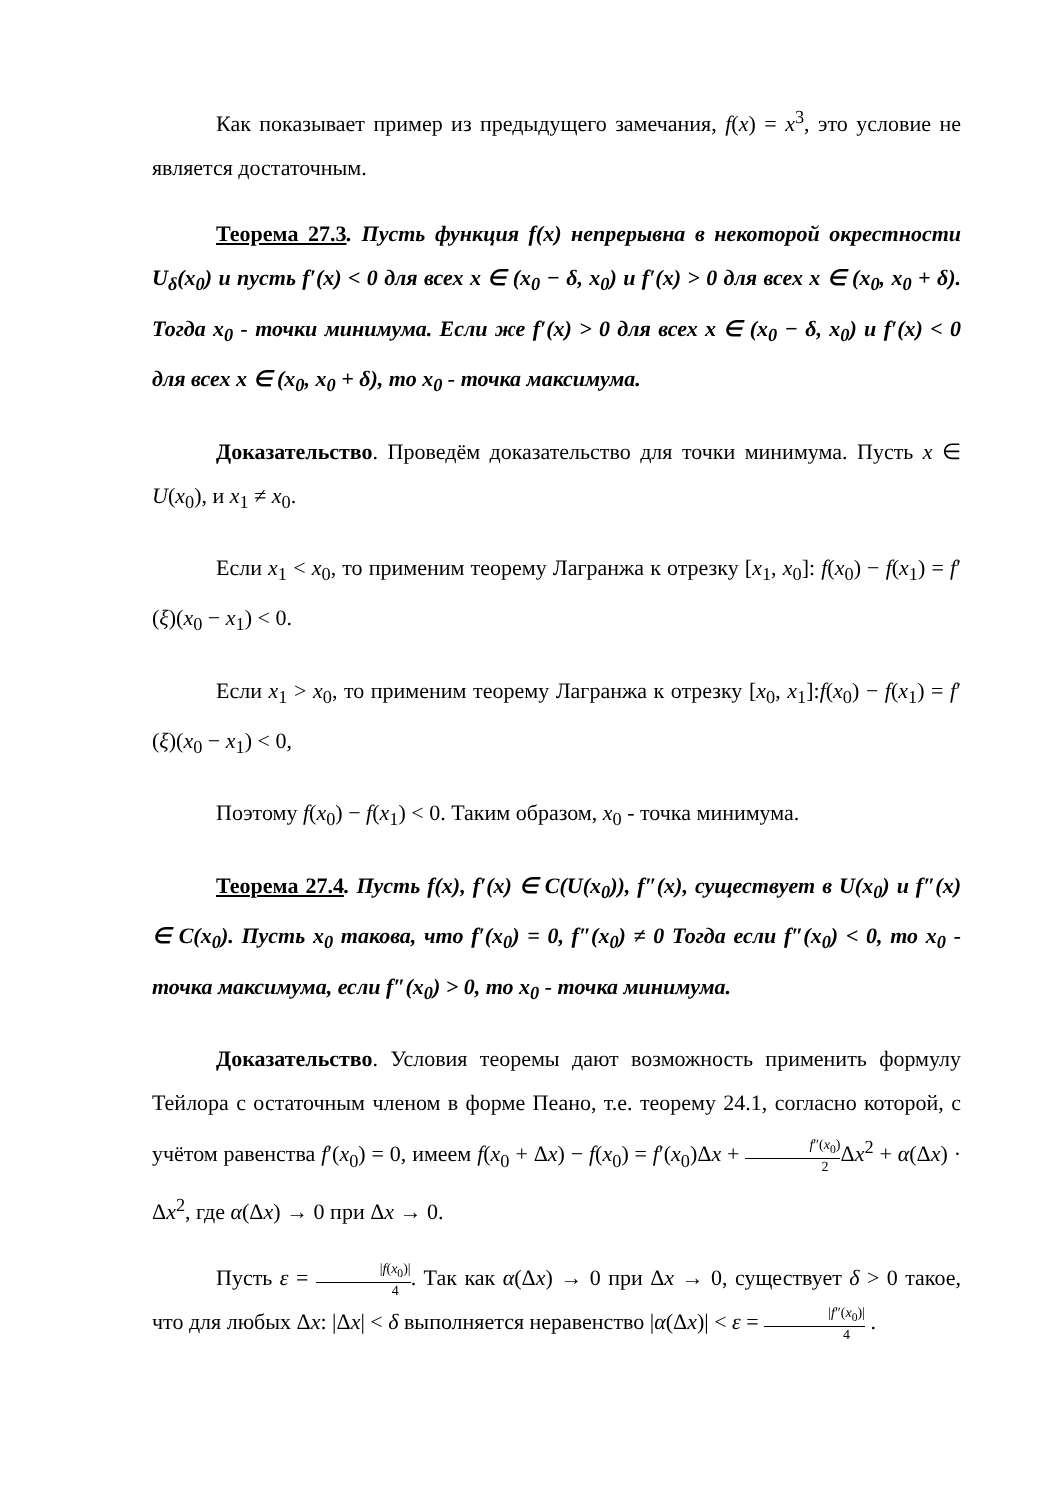Как показывает пример из предыдущего замечания, f(x) = x<sup>3</sup>, это условие не является достаточным.
Теорема 27.3. Пусть функция f(x) непрерывна в некоторой окрестности U<sub>δ</sub>(x<sub>0</sub>) и пусть f′(x) < 0 для всех x ∈ (x<sub>0</sub> − δ, x<sub>0</sub>) и f′(x) > 0 для всех x ∈ (x<sub>0</sub>, x<sub>0</sub> + δ). Тогда x<sub>0</sub> - точки минимума. Если же f′(x) > 0 для всех x ∈ (x<sub>0</sub> − δ, x<sub>0</sub>) и f′(x) < 0 для всех x ∈ (x<sub>0</sub>, x<sub>0</sub> + δ), то x<sub>0</sub> - точка максимума.
Доказательство. Проведём доказательство для точки минимума. Пусть x ∈ U(x<sub>0</sub>), и x<sub>1</sub> ≠ x<sub>0</sub>.
Если x<sub>1</sub> < x<sub>0</sub>, то применим теорему Лагранжа к отрезку [x<sub>1</sub>, x<sub>0</sub>]: f(x<sub>0</sub>) − f(x<sub>1</sub>) = f′(ξ)(x<sub>0</sub> − x<sub>1</sub>) < 0.
Если x<sub>1</sub> > x<sub>0</sub>, то применим теорему Лагранжа к отрезку [x<sub>0</sub>, x<sub>1</sub>]:f(x<sub>0</sub>) − f(x<sub>1</sub>) = f′(ξ)(x<sub>0</sub> − x<sub>1</sub>) < 0,
Поэтому f(x<sub>0</sub>) − f(x<sub>1</sub>) < 0. Таким образом, x<sub>0</sub> - точка минимума.
Теорема 27.4. Пусть f(x), f′(x) ∈ C(U(x<sub>0</sub>)), f″(x), существует в U(x<sub>0</sub>) и f″(x) ∈ C(x<sub>0</sub>). Пусть x<sub>0</sub> такова, что f′(x<sub>0</sub>) = 0, f″(x<sub>0</sub>) ≠ 0 Тогда если f″(x<sub>0</sub>) < 0, то x<sub>0</sub> - точка максимума, если f″(x<sub>0</sub>) > 0, то x<sub>0</sub> - точка минимума.
Доказательство. Условия теоремы дают возможность применить формулу Тейлора с остаточным членом в форме Пеано, т.е. теорему 24.1, согласно которой, с учётом равенства f′(x<sub>0</sub>) = 0, имеем f(x<sub>0</sub> + Δx) − f(x<sub>0</sub>) = f′(x<sub>0</sub>)Δx + f″(x<sub>0</sub>) 2 Δx<sup>2</sup> + α(Δx) · Δx<sup>2</sup>, где α(Δx) → 0 при Δx → 0.
Пусть ε = |f(x<sub>0</sub>)| 4. Так как α(Δx) → 0 при Δx → 0, существует δ > 0 такое, что для любых Δx: |Δx| < δ выполняется неравенство |α(Δx)| < ε = |f″(x<sub>0</sub>)| 4 .